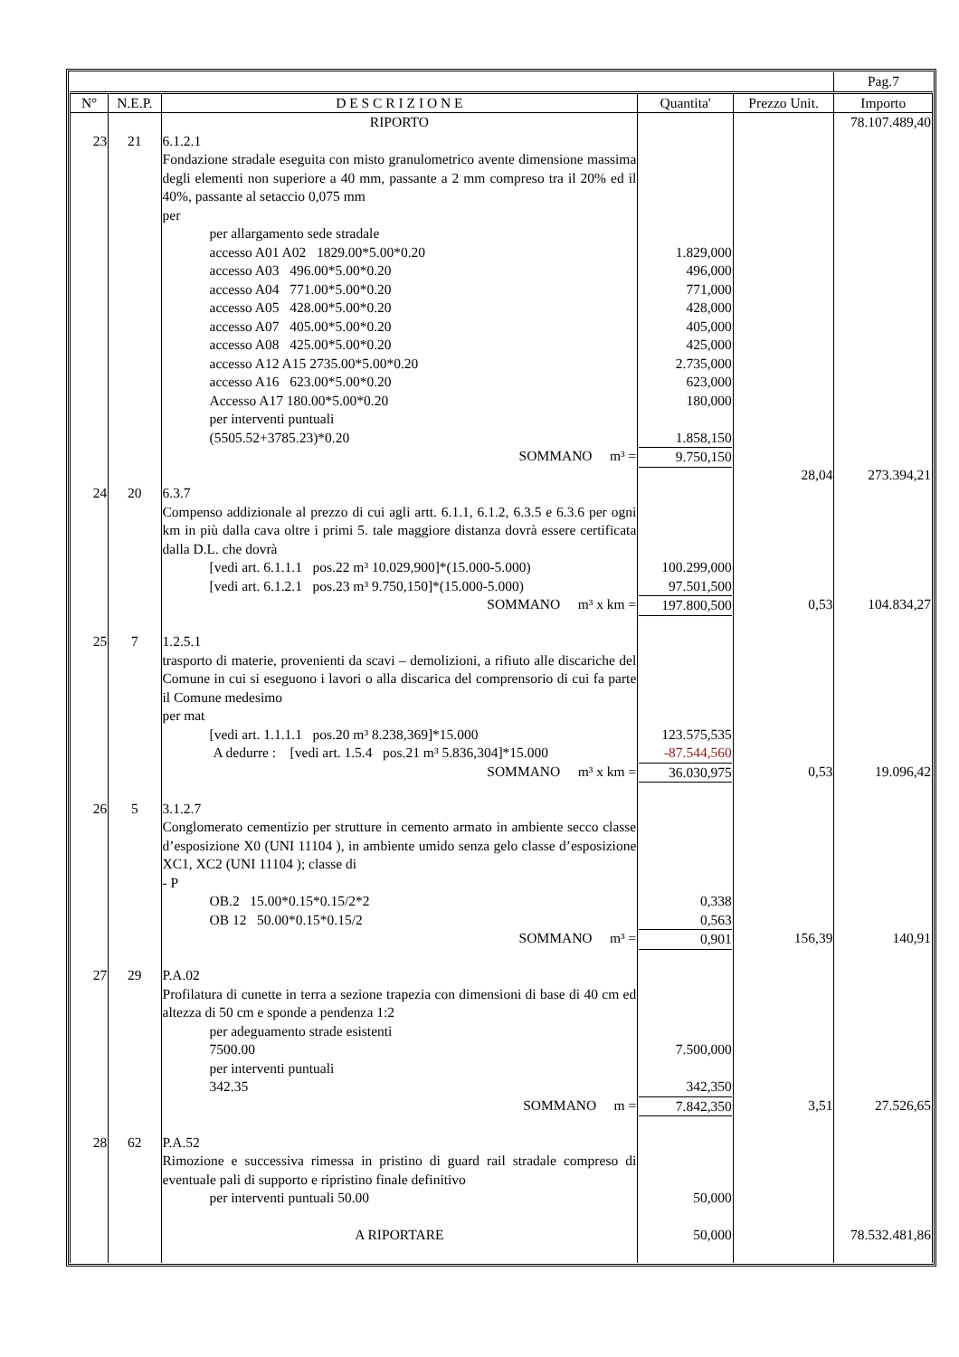| | | | | | Pag.7 |
| N° | N.E.P. | D E S C R I Z I O N E | Quantita' | Prezzo Unit. | Importo |
| | | RIPORTO | | | 78.107.489,40 |
| 23 | 21 | 6.1.2.1 Fondazione stradale eseguita con misto granulometrico avente dimensione massima degli elementi non superiore a 40 mm, passante a 2 mm compreso tra il 20% ed il 40%, passante al setaccio 0,075 mm per per allargamento sede stradale accesso A01 A02 1829.00*5.00*0.20 accesso A03 496.00*5.00*0.20 accesso A04 771.00*5.00*0.20 accesso A05 428.00*5.00*0.20 accesso A07 405.00*5.00*0.20 accesso A08 425.00*5.00*0.20 accesso A12 A15 2735.00*5.00*0.20 accesso A16 623.00*5.00*0.20 Accesso A17 180.00*5.00*0.20 per interventi puntuali (5505.52+3785.23)*0.20 SOMMANO m³ = | 1.829,000 496,000 771,000 428,000 405,000 425,000 2.735,000 623,000 180,000 1.858,150 9.750,150 | 28,04 | 273.394,21 |
| 24 | 20 | 6.3.7 Compenso addizionale al prezzo di cui agli artt. 6.1.1, 6.1.2, 6.3.5 e 6.3.6 per ogni km in più dalla cava oltre i primi 5. tale maggiore distanza dovrà essere certificata dalla D.L. che dovrà [vedi art. 6.1.1.1 pos.22 m³ 10.029,900]*(15.000-5.000) [vedi art. 6.1.2.1 pos.23 m³ 9.750,150]*(15.000-5.000) SOMMANO m³ x km = | 100.299,000 97.501,500 197.800,500 | 0,53 | 104.834,27 |
| 25 | 7 | 1.2.5.1 trasporto di materie, provenienti da scavi – demolizioni, a rifiuto alle discariche del Comune in cui si eseguono i lavori o alla discarica del comprensorio di cui fa parte il Comune medesimo per mat [vedi art. 1.1.1.1 pos.20 m³ 8.238,369]*15.000 A dedurre : [vedi art. 1.5.4 pos.21 m³ 5.836,304]*15.000 SOMMANO m³ x km = | 123.575,535 -87.544,560 36.030,975 | 0,53 | 19.096,42 |
| 26 | 5 | 3.1.2.7 Conglomerato cementizio per strutture in cemento armato in ambiente secco classe d’esposizione X0 (UNI 11104 ), in ambiente umido senza gelo classe d’esposizione XC1, XC2 (UNI 11104 ); classe di - P OB.2 15.00*0.15*0.15/2*2 OB 12 50.00*0.15*0.15/2 SOMMANO m³ = | 0,338 0,563 0,901 | 156,39 | 140,91 |
| 27 | 29 | P.A.02 Profilatura di cunette in terra a sezione trapezia con dimensioni di base di 40 cm ed altezza di 50 cm e sponde a pendenza 1:2 per adeguamento strade esistenti 7500.00 per interventi puntuali 342.35 SOMMANO m = | 7.500,000 342,350 7.842,350 | 3,51 | 27.526,65 |
| 28 | 62 | P.A.52 Rimozione e successiva rimessa in pristino di guard rail stradale compreso di eventuale pali di supporto e ripristino finale definitivo per interventi puntuali 50.00 | 50,000 | | |
| | | A RIPORTARE | 50,000 | | 78.532.481,86 |